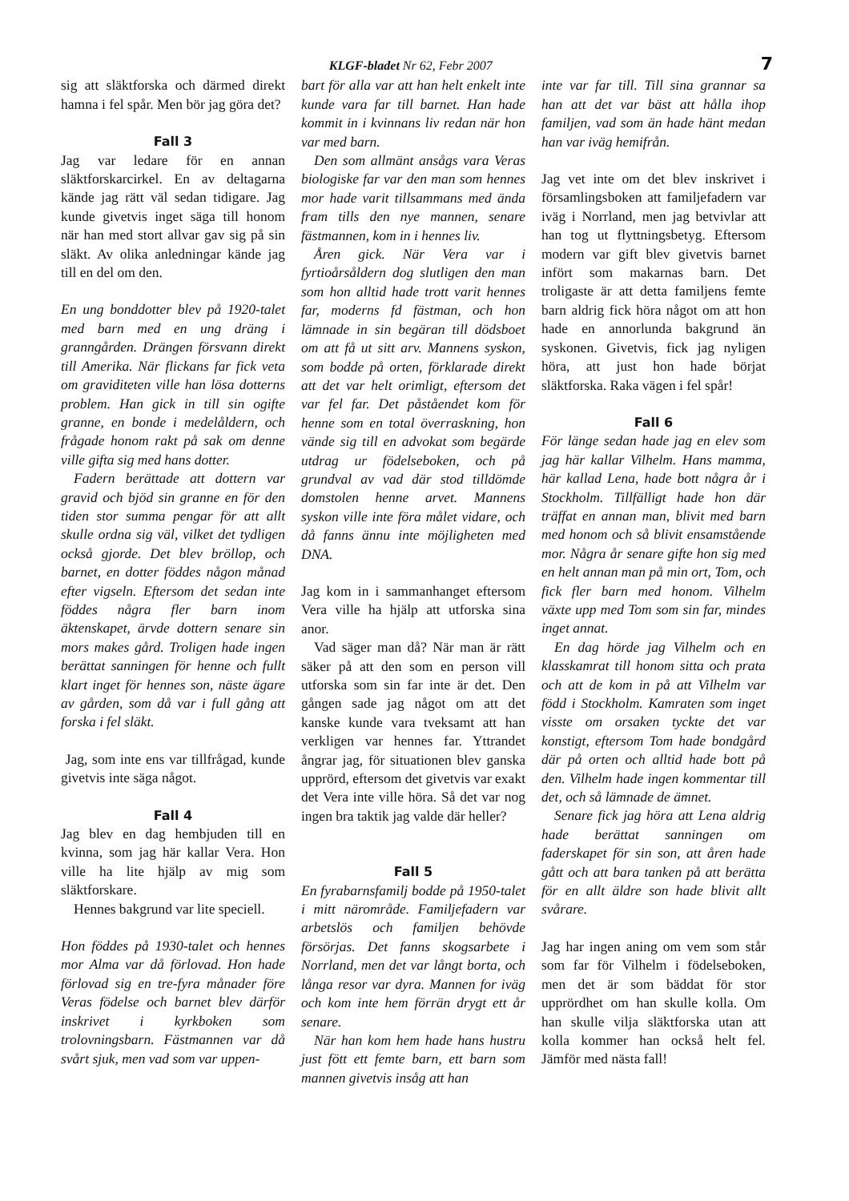KLGF-bladet Nr 62, Febr 2007 7
sig att släktforska och därmed direkt hamna i fel spår. Men bör jag göra det?
Fall 3
Jag var ledare för en annan släktforskarcirkel. En av deltagarna kände jag rätt väl sedan tidigare. Jag kunde givetvis inget säga till honom när han med stort allvar gav sig på sin släkt. Av olika anledningar kände jag till en del om den.
En ung bonddotter blev på 1920-talet med barn med en ung dräng i granngården. Drängen försvann direkt till Amerika. När flickans far fick veta om graviditeten ville han lösa dotterns problem. Han gick in till sin ogifte granne, en bonde i medelåldern, och frågade honom rakt på sak om denne ville gifta sig med hans dotter.
Fadern berättade att dottern var gravid och bjöd sin granne en för den tiden stor summa pengar för att allt skulle ordna sig väl, vilket det tydligen också gjorde. Det blev bröllop, och barnet, en dotter föddes någon månad efter vigseln. Eftersom det sedan inte föddes några fler barn inom äktenskapet, ärvde dottern senare sin mors makes gård. Troligen hade ingen berättat sanningen för henne och fullt klart inget för hennes son, näste ägare av gården, som då var i full gång att forska i fel släkt.
Jag, som inte ens var tillfrågad, kunde givetvis inte säga något.
Fall 4
Jag blev en dag hembjuden till en kvinna, som jag här kallar Vera. Hon ville ha lite hjälp av mig som släktforskare.
Hennes bakgrund var lite speciell.
Hon föddes på 1930-talet och hennes mor Alma var då förlovad. Hon hade förlovad sig en tre-fyra månader före Veras födelse och barnet blev därför inskrivet i kyrkboken som trolovningsbarn. Fästmannen var då svårt sjuk, men vad som var uppen-
bart för alla var att han helt enkelt inte kunde vara far till barnet. Han hade kommit in i kvinnans liv redan när hon var med barn.
Den som allmänt ansågs vara Veras biologiske far var den man som hennes mor hade varit tillsammans med ända fram tills den nye mannen, senare fästmannen, kom in i hennes liv.
Åren gick. När Vera var i fyrtioårsåldern dog slutligen den man som hon alltid hade trott varit hennes far, moderns fd fästman, och hon lämnade in sin begäran till dödsboet om att få ut sitt arv. Mannens syskon, som bodde på orten, förklarade direkt att det var helt orimligt, eftersom det var fel far. Det påståendet kom för henne som en total överraskning, hon vände sig till en advokat som begärde utdrag ur födelseboken, och på grundval av vad där stod tilldömde domstolen henne arvet. Mannens syskon ville inte föra målet vidare, och då fanns ännu inte möjligheten med DNA.
Jag kom in i sammanhanget eftersom Vera ville ha hjälp att utforska sina anor.
Vad säger man då? När man är rätt säker på att den som en person vill utforska som sin far inte är det. Den gången sade jag något om att det kanske kunde vara tveksamt att han verkligen var hennes far. Yttrandet ångrar jag, för situationen blev ganska upprörd, eftersom det givetvis var exakt det Vera inte ville höra. Så det var nog ingen bra taktik jag valde där heller?
Fall 5
En fyrabarnsfamilj bodde på 1950-talet i mitt närområde. Familjefadern var arbetslös och familjen behövde försörjas. Det fanns skogsarbete i Norrland, men det var långt borta, och långa resor var dyra. Mannen for iväg och kom inte hem förrän drygt ett år senare.
När han kom hem hade hans hustru just fött ett femte barn, ett barn som mannen givetvis insåg att han
inte var far till. Till sina grannar sa han att det var bäst att hålla ihop familjen, vad som än hade hänt medan han var iväg hemifrån.
Jag vet inte om det blev inskrivet i församlingsboken att familjefadern var iväg i Norrland, men jag betvivlar att han tog ut flyttningsbetyg. Eftersom modern var gift blev givetvis barnet infört som makarnas barn. Det troligaste är att detta familjens femte barn aldrig fick höra något om att hon hade en annorlunda bakgrund än syskonen. Givetvis, fick jag nyligen höra, att just hon hade börjat släktforska. Raka vägen i fel spår!
Fall 6
För länge sedan hade jag en elev som jag här kallar Vilhelm. Hans mamma, här kallad Lena, hade bott några år i Stockholm. Tillfälligt hade hon där träffat en annan man, blivit med barn med honom och så blivit ensamstående mor. Några år senare gifte hon sig med en helt annan man på min ort, Tom, och fick fler barn med honom. Vilhelm växte upp med Tom som sin far, mindes inget annat.
En dag hörde jag Vilhelm och en klasskamrat till honom sitta och prata och att de kom in på att Vilhelm var född i Stockholm. Kamraten som inget visste om orsaken tyckte det var konstigt, eftersom Tom hade bondgård där på orten och alltid hade bott på den. Vilhelm hade ingen kommentar till det, och så lämnade de ämnet.
Senare fick jag höra att Lena aldrig hade berättat sanningen om faderskapet för sin son, att åren hade gått och att bara tanken på att berätta för en allt äldre son hade blivit allt svårare.
Jag har ingen aning om vem som står som far för Vilhelm i födelseboken, men det är som bäddat för stor upprördhet om han skulle kolla. Om han skulle vilja släktforska utan att kolla kommer han också helt fel. Jämför med nästa fall!